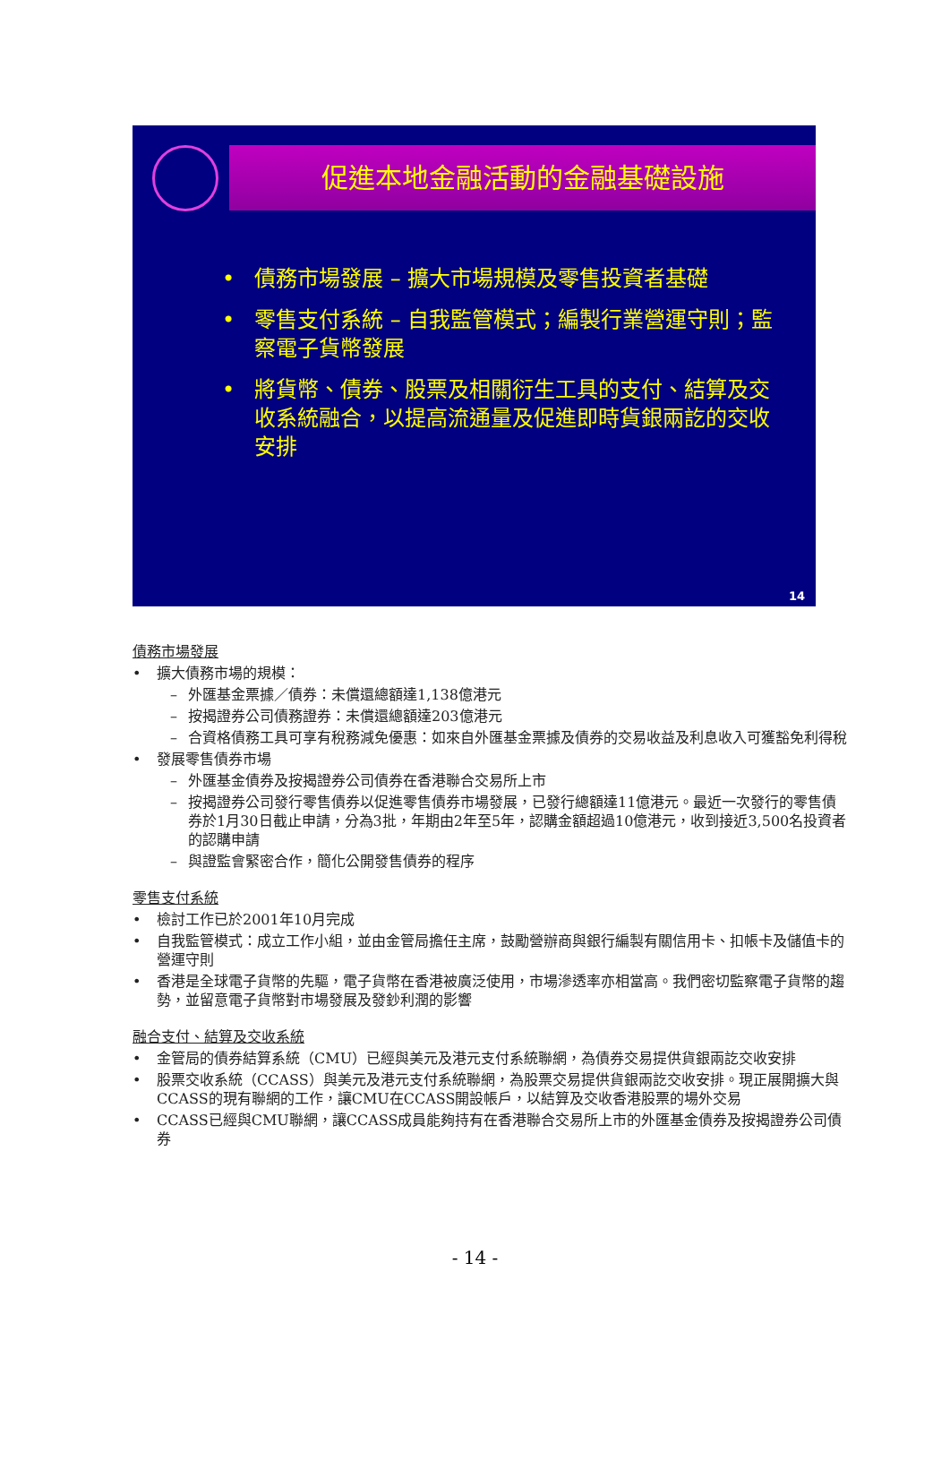促進本地金融活動的金融基礎設施
• 債務市場發展 – 擴大市場規模及零售投資者基礎
• 零售支付系統 – 自我監管模式；編製行業營運守則；監察電子貨幣發展
• 將貨幣、債券、股票及相關衍生工具的支付、結算及交收系統融合，以提高流通量及促進即時貨銀兩訖的交收安排
14
債務市場發展
• 擴大債務市場的規模：
– 外匯基金票據／債券：未償還總額達1,138億港元
– 按揭證券公司債務證券：未償還總額達203億港元
– 合資格債務工具可享有稅務減免優惠：如來自外匯基金票據及債券的交易收益及利息收入可獲豁免利得稅
• 發展零售債券市場
– 外匯基金債券及按揭證券公司債券在香港聯合交易所上市
– 按揭證券公司發行零售債券以促進零售債券市場發展，已發行總額達11億港元。最近一次發行的零售債券於1月30日截止申請，分為3批，年期由2年至5年，認購金額超過10億港元，收到接近3,500名投資者的認購申請
– 與證監會緊密合作，簡化公開發售債券的程序
零售支付系統
• 檢討工作已於2001年10月完成
• 自我監管模式：成立工作小組，並由金管局擔任主席，鼓勵營辦商與銀行編製有關信用卡、扣帳卡及儲值卡的營運守則
• 香港是全球電子貨幣的先驅，電子貨幣在香港被廣泛使用，市場滲透率亦相當高。我們密切監察電子貨幣的趨勢，並留意電子貨幣對市場發展及發鈔利潤的影響
融合支付、結算及交收系統
• 金管局的債券結算系統（CMU）已經與美元及港元支付系統聯網，為債券交易提供貨銀兩訖交收安排
• 股票交收系統（CCASS）與美元及港元支付系統聯網，為股票交易提供貨銀兩訖交收安排。現正展開擴大與CCASS的現有聯網的工作，讓CMU在CCASS開設帳戶，以結算及交收香港股票的場外交易
• CCASS已經與CMU聯網，讓CCASS成員能夠持有在香港聯合交易所上市的外匯基金債券及按揭證券公司債券
- 14 -